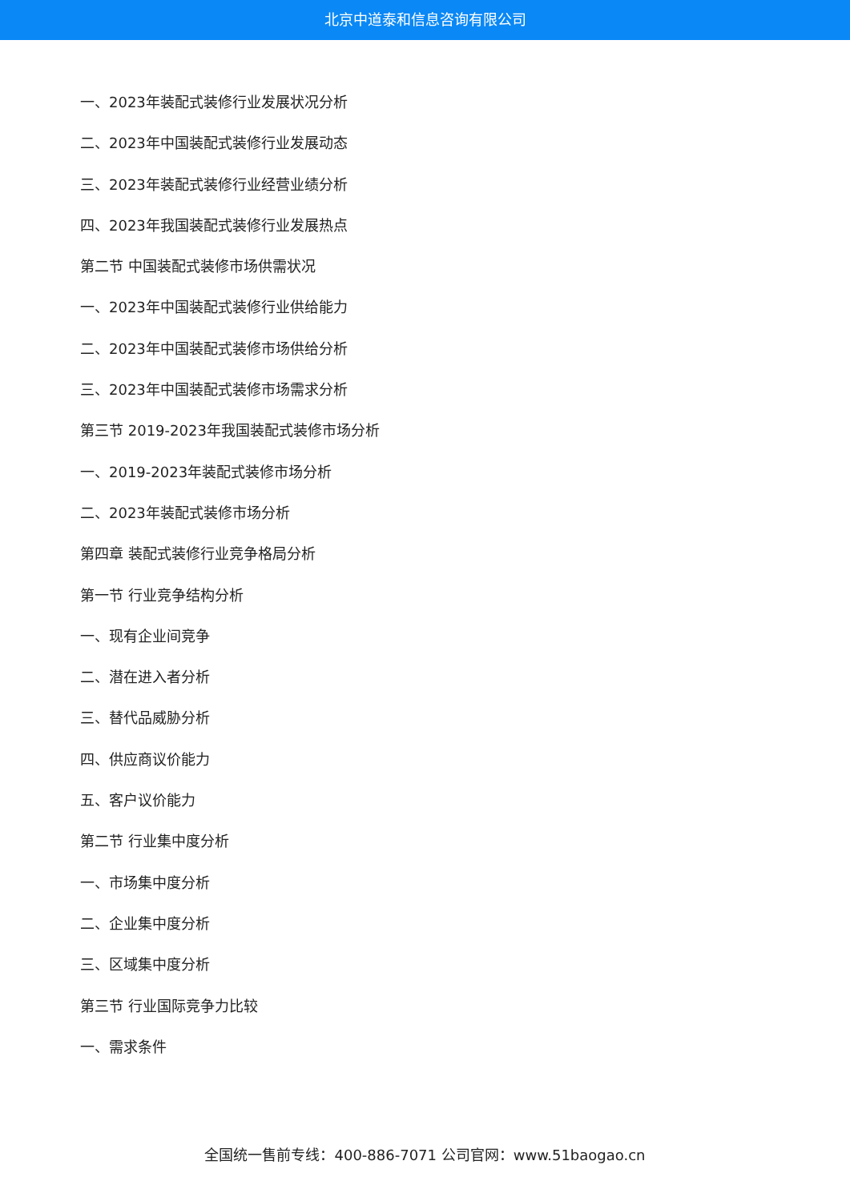北京中道泰和信息咨询有限公司
一、2023年装配式装修行业发展状况分析
二、2023年中国装配式装修行业发展动态
三、2023年装配式装修行业经营业绩分析
四、2023年我国装配式装修行业发展热点
第二节 中国装配式装修市场供需状况
一、2023年中国装配式装修行业供给能力
二、2023年中国装配式装修市场供给分析
三、2023年中国装配式装修市场需求分析
第三节 2019-2023年我国装配式装修市场分析
一、2019-2023年装配式装修市场分析
二、2023年装配式装修市场分析
第四章 装配式装修行业竞争格局分析
第一节 行业竞争结构分析
一、现有企业间竞争
二、潜在进入者分析
三、替代品威胁分析
四、供应商议价能力
五、客户议价能力
第二节 行业集中度分析
一、市场集中度分析
二、企业集中度分析
三、区域集中度分析
第三节 行业国际竞争力比较
一、需求条件
全国统一售前专线：400-886-7071 公司官网：www.51baogao.cn